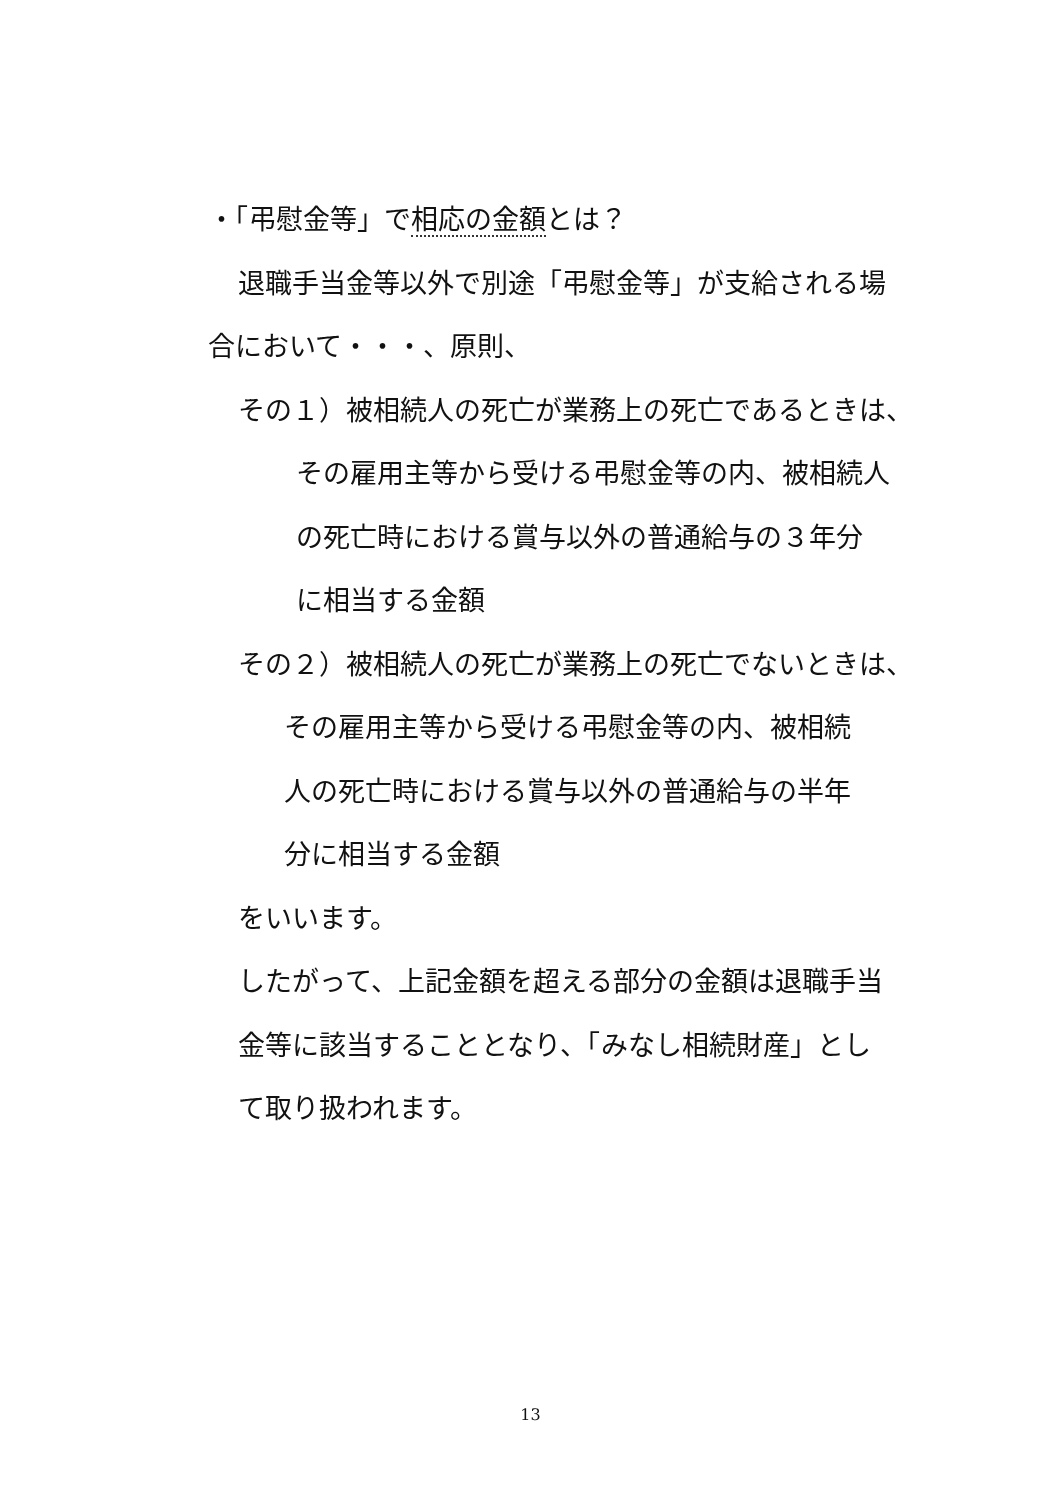・「弔慰金等」で相応の金額とは？
退職手当金等以外で別途「弔慰金等」が支給される場
合において・・・、原則、
その１）被相続人の死亡が業務上の死亡であるときは、
その雇用主等から受ける弔慰金等の内、被相続人
の死亡時における賞与以外の普通給与の３年分
に相当する金額
その２）被相続人の死亡が業務上の死亡でないときは、
その雇用主等から受ける弔慰金等の内、被相続
人の死亡時における賞与以外の普通給与の半年
分に相当する金額
をいいます。
したがって、上記金額を超える部分の金額は退職手当
金等に該当することとなり、「みなし相続財産」とし
て取り扱われます。
13